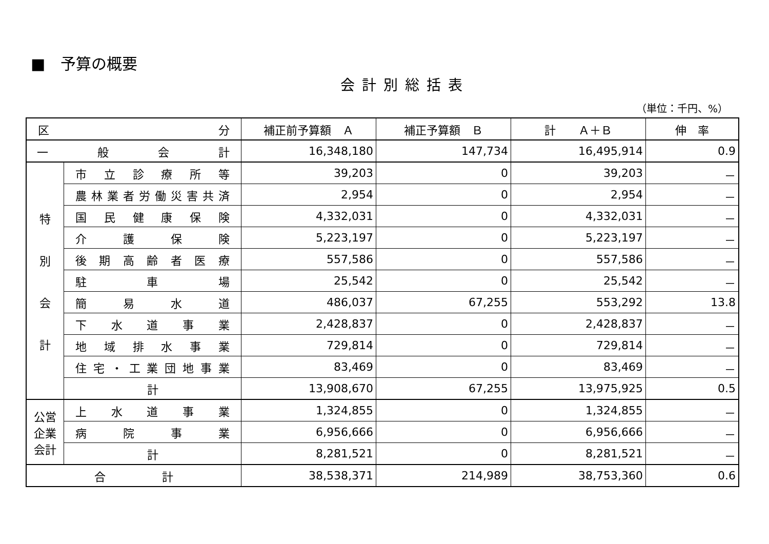■　予算の概要
会計別総括表
（単位：千円、%）
| 区 分 | | 補正前予算額 Ａ | 補正予算額 Ｂ | 計 Ａ＋Ｂ | 伸 率 |
| --- | --- | --- | --- | --- | --- |
| 一 般 会 計 | | 16,348,180 | 147,734 | 16,495,914 | 0.9 |
| 特 別 会 計 | 市 立 診 療 所 等 | 39,203 | 0 | 39,203 | － |
| | 農林業者労働災害共済 | 2,954 | 0 | 2,954 | － |
| | 国 民 健 康 保 険 | 4,332,031 | 0 | 4,332,031 | － |
| | 介 護 保 険 | 5,223,197 | 0 | 5,223,197 | － |
| | 後 期 高 齢 者 医 療 | 557,586 | 0 | 557,586 | － |
| | 駐 車 場 | 25,542 | 0 | 25,542 | － |
| | 簡 易 水 道 | 486,037 | 67,255 | 553,292 | 13.8 |
| | 下 水 道 事 業 | 2,428,837 | 0 | 2,428,837 | － |
| | 地 域 排 水 事 業 | 729,814 | 0 | 729,814 | － |
| | 住 宅 ・ 工 業 団 地 事 業 | 83,469 | 0 | 83,469 | － |
| | 計 | 13,908,670 | 67,255 | 13,975,925 | 0.5 |
| 公営 企業 会計 | 上 水 道 事 業 | 1,324,855 | 0 | 1,324,855 | － |
| | 病 院 事 業 | 6,956,666 | 0 | 6,956,666 | － |
| | 計 | 8,281,521 | 0 | 8,281,521 | － |
| 合 計 | | 38,538,371 | 214,989 | 38,753,360 | 0.6 |